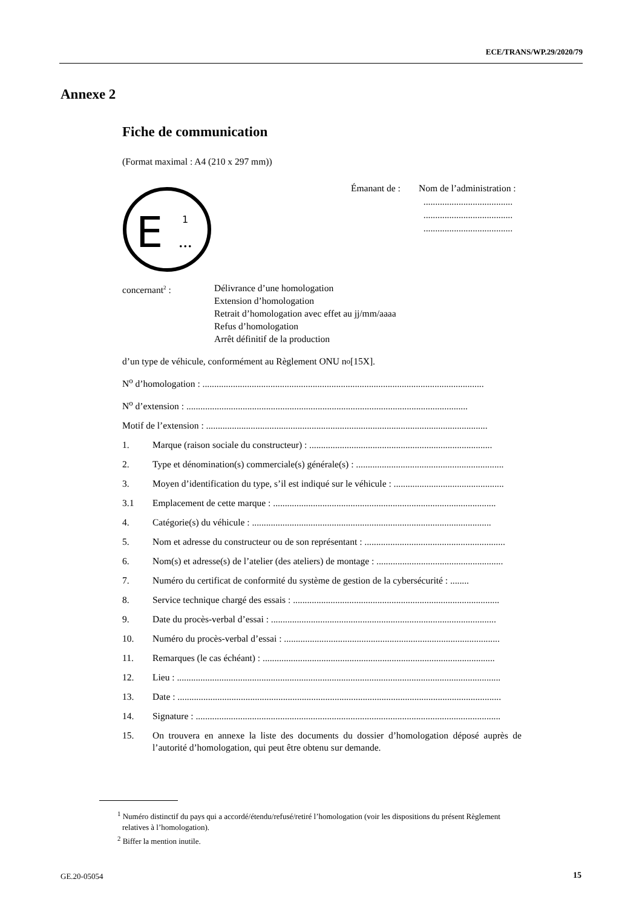ECE/TRANS/WP.29/2020/79
Annexe 2
Fiche de communication
(Format maximal : A4 (210 x 297 mm))
E
1
...
Émanant de : Nom de l’administration :
......................................
......................................
......................................
concernant<sup>2</sup> : Délivrance d’une homologation
Extension d’homologation
Retrait d’homologation avec effet au jj/mm/aaaa
Refus d’homologation
Arrêt définitif de la production
d’un type de véhicule, conformément au Règlement ONU n<sup>o</sup> [15X].
N<sup>o</sup> d’homologation : ........................................................................................................................
N<sup>o</sup> d’extension : ........................................................................................................................
Motif de l’extension : ........................................................................................................................
1. Marque (raison sociale du constructeur) : ..............................................................................
2. Type et dénomination(s) commerciale(s) générale(s) : ...............................................................
3. Moyen d’identification du type, s’il est indiqué sur le véhicule : ...............................................
3.1 Emplacement de cette marque : ...............................................................................................
4. Catégorie(s) du véhicule : ......................................................................................................
5. Nom et adresse du constructeur ou de son représentant : ............................................................
6. Nom(s) et adresse(s) de l’atelier (des ateliers) de montage : ......................................................
7. Numéro du certificat de conformité du système de gestion de la cybersécurité : ........
8. Service technique chargé des essais : ........................................................................................
9. Date du procès-verbal d’essai : ................................................................................................
10. Numéro du procès-verbal d’essai : ............................................................................................
11. Remarques (le cas échéant) : ...................................................................................................
12. Lieu : ..........................................................................................................................................
13. Date : ..........................................................................................................................................
14. Signature : ..................................................................................................................................
15. On trouvera en annexe la liste des documents du dossier d’homologation déposé auprès de l’autorité d’homologation, qui peut être obtenu sur demande.
<sup>1</sup> Numéro distinctif du pays qui a accordé/étendu/refusé/retiré l’homologation (voir les dispositions du présent Règlement relatives à l’homologation).
<sup>2</sup> Biffer la mention inutile.
GE.20-05054 15